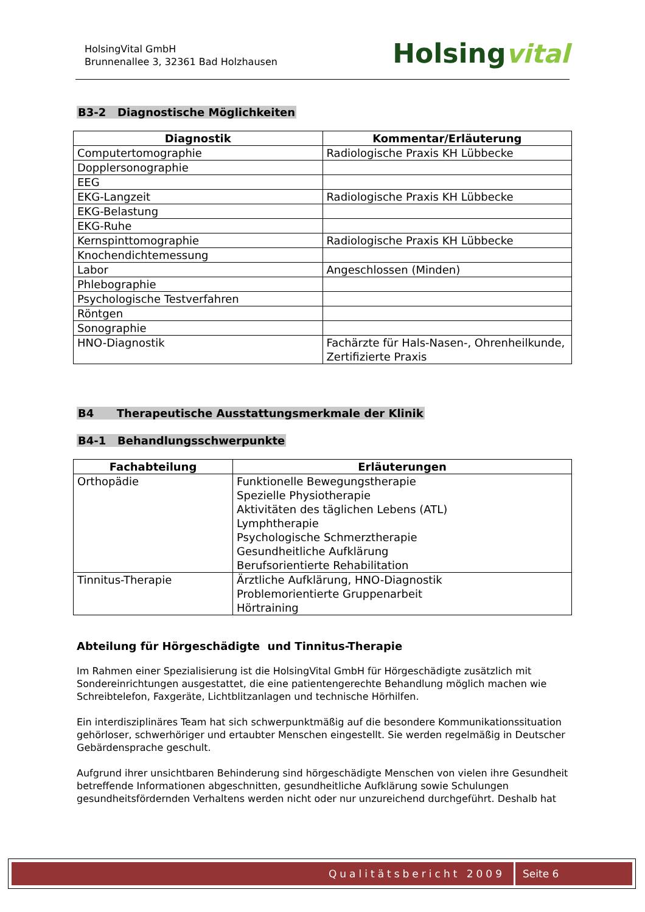HolsingVital GmbH
Brunnenallee 3, 32361 Bad Holzhausen
Holsingvital
B3-2 Diagnostische Möglichkeiten
| Diagnostik | Kommentar/Erläuterung |
| --- | --- |
| Computertomographie | Radiologische Praxis KH Lübbecke |
| Dopplersonographie | |
| EEG | |
| EKG-Langzeit | Radiologische Praxis KH Lübbecke |
| EKG-Belastung | |
| EKG-Ruhe | |
| Kernspinttomographie | Radiologische Praxis KH Lübbecke |
| Knochendichtemessung | |
| Labor | Angeschlossen (Minden) |
| Phlebographie | |
| Psychologische Testverfahren | |
| Röntgen | |
| Sonographie | |
| HNO-Diagnostik | Fachärzte für Hals-Nasen-, Ohrenheilkunde, Zertifizierte Praxis |
B4 Therapeutische Ausstattungsmerkmale der Klinik
B4-1 Behandlungsschwerpunkte
| Fachabteilung | Erläuterungen |
| --- | --- |
| Orthopädie | Funktionelle Bewegungstherapie Spezielle Physiotherapie Aktivitäten des täglichen Lebens (ATL) Lymphtherapie Psychologische Schmerztherapie Gesundheitliche Aufklärung Berufsorientierte Rehabilitation |
| Tinnitus-Therapie | Ärztliche Aufklärung, HNO-Diagnostik Problemorientierte Gruppenarbeit Hörtraining |
Abteilung für Hörgeschädigte und Tinnitus-Therapie
Im Rahmen einer Spezialisierung ist die HolsingVital GmbH für Hörgeschädigte zusätzlich mit Sondereinrichtungen ausgestattet, die eine patientengerechte Behandlung möglich machen wie Schreibtelefon, Faxgeräte, Lichtblitzanlagen und technische Hörhilfen.
Ein interdisziplinäres Team hat sich schwerpunktmäßig auf die besondere Kommunikationssituation gehörloser, schwerhöriger und ertaubter Menschen eingestellt. Sie werden regelmäßig in Deutscher Gebärdensprache geschult.
Aufgrund ihrer unsichtbaren Behinderung sind hörgeschädigte Menschen von vielen ihre Gesundheit betreffende Informationen abgeschnitten, gesundheitliche Aufklärung sowie Schulungen gesundheitsfördernden Verhaltens werden nicht oder nur unzureichend durchgeführt. Deshalb hat
Qualitätsbericht 2009 Seite 6